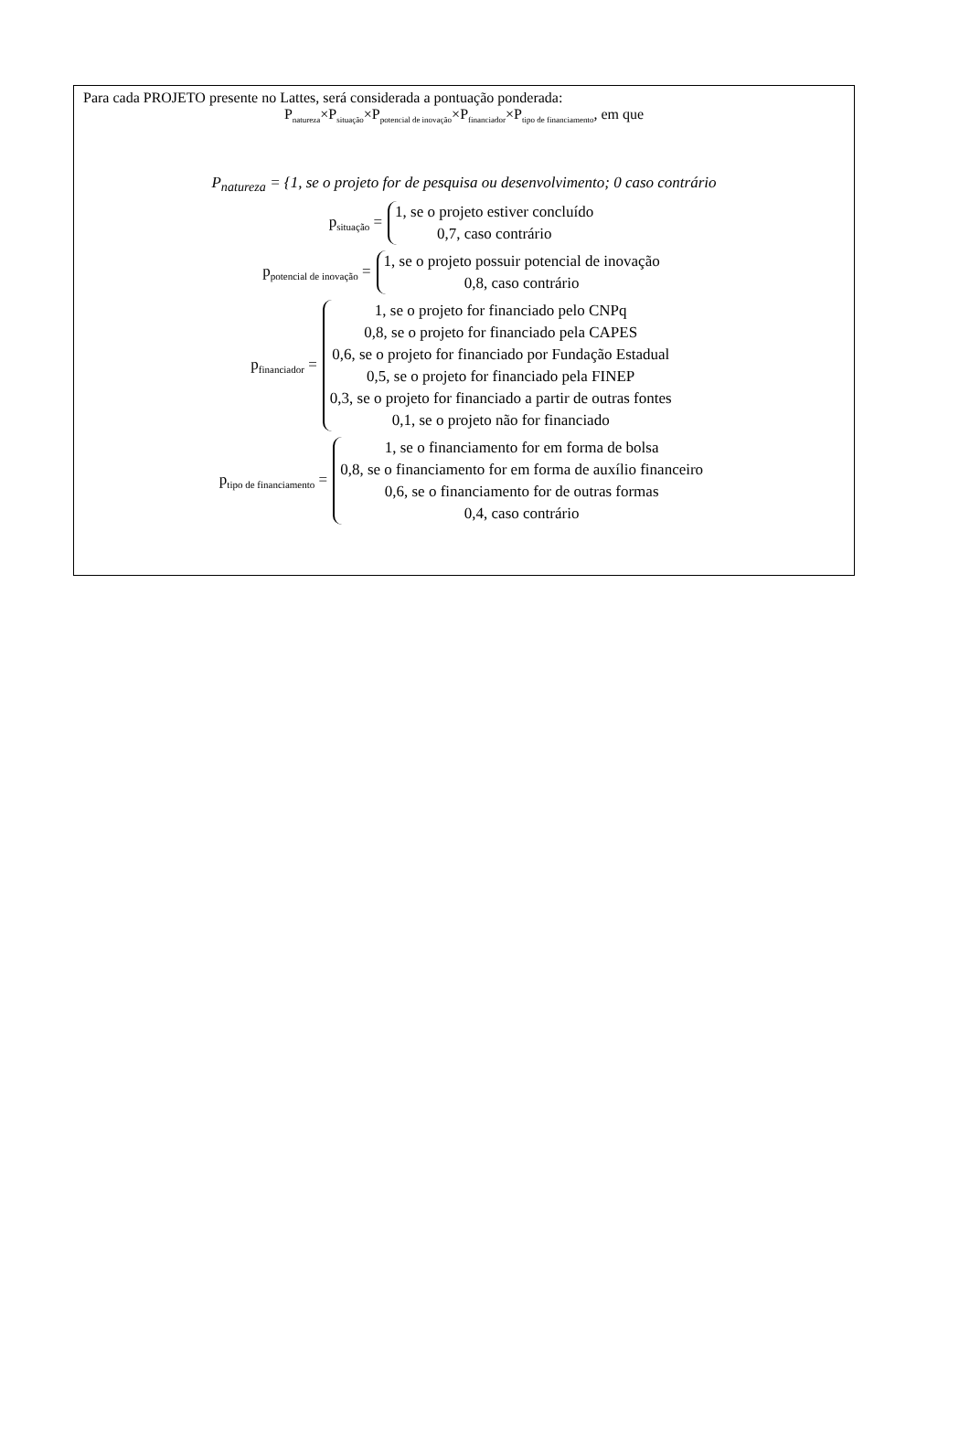Para cada PROJETO presente no Lattes, será considerada a pontuação ponderada:
P<sub>natureza</sub>×P<sub>situação</sub>×P<sub>potencial de inovação</sub>×P<sub>financiador</sub>×P<sub>tipo de financiamento</sub>, em que
P<sub>natureza</sub> = {1, se o projeto for de pesquisa ou desenvolvimento; 0 caso contrário
p<sub>situação</sub> =
1, se o projeto estiver concluído
0,7, caso contrário
p<sub>potencial de inovação</sub> =
1, se o projeto possuir potencial de inovação
0,8, caso contrário
p<sub>financiador</sub> =
1, se o projeto for financiado pelo CNPq
0,8, se o projeto for financiado pela CAPES
0,6, se o projeto for financiado por Fundação Estadual
0,5, se o projeto for financiado pela FINEP
0,3, se o projeto for financiado a partir de outras fontes
0,1, se o projeto não for financiado
p<sub>tipo de financiamento</sub> =
1, se o financiamento for em forma de bolsa
0,8, se o financiamento for em forma de auxílio financeiro
0,6, se o financiamento for de outras formas
0,4, caso contrário